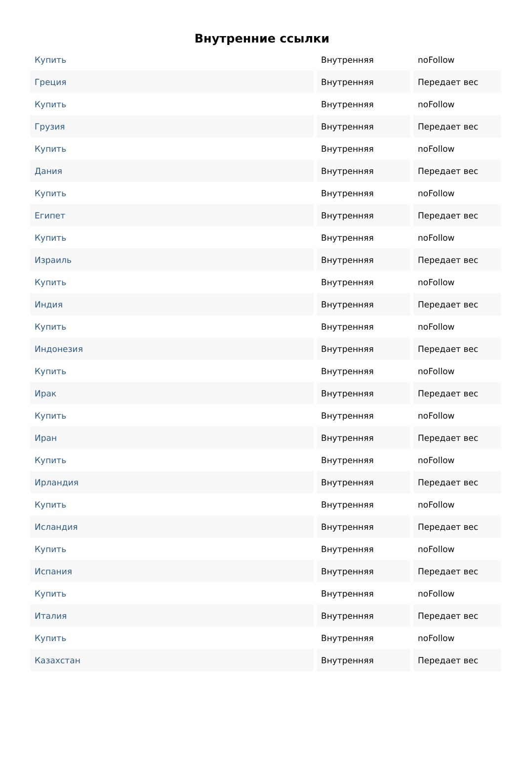Внутренние ссылки
| Купить | Внутренняя | noFollow |
| Греция | Внутренняя | Передает вес |
| Купить | Внутренняя | noFollow |
| Грузия | Внутренняя | Передает вес |
| Купить | Внутренняя | noFollow |
| Дания | Внутренняя | Передает вес |
| Купить | Внутренняя | noFollow |
| Египет | Внутренняя | Передает вес |
| Купить | Внутренняя | noFollow |
| Израиль | Внутренняя | Передает вес |
| Купить | Внутренняя | noFollow |
| Индия | Внутренняя | Передает вес |
| Купить | Внутренняя | noFollow |
| Индонезия | Внутренняя | Передает вес |
| Купить | Внутренняя | noFollow |
| Ирак | Внутренняя | Передает вес |
| Купить | Внутренняя | noFollow |
| Иран | Внутренняя | Передает вес |
| Купить | Внутренняя | noFollow |
| Ирландия | Внутренняя | Передает вес |
| Купить | Внутренняя | noFollow |
| Исландия | Внутренняя | Передает вес |
| Купить | Внутренняя | noFollow |
| Испания | Внутренняя | Передает вес |
| Купить | Внутренняя | noFollow |
| Италия | Внутренняя | Передает вес |
| Купить | Внутренняя | noFollow |
| Казахстан | Внутренняя | Передает вес |